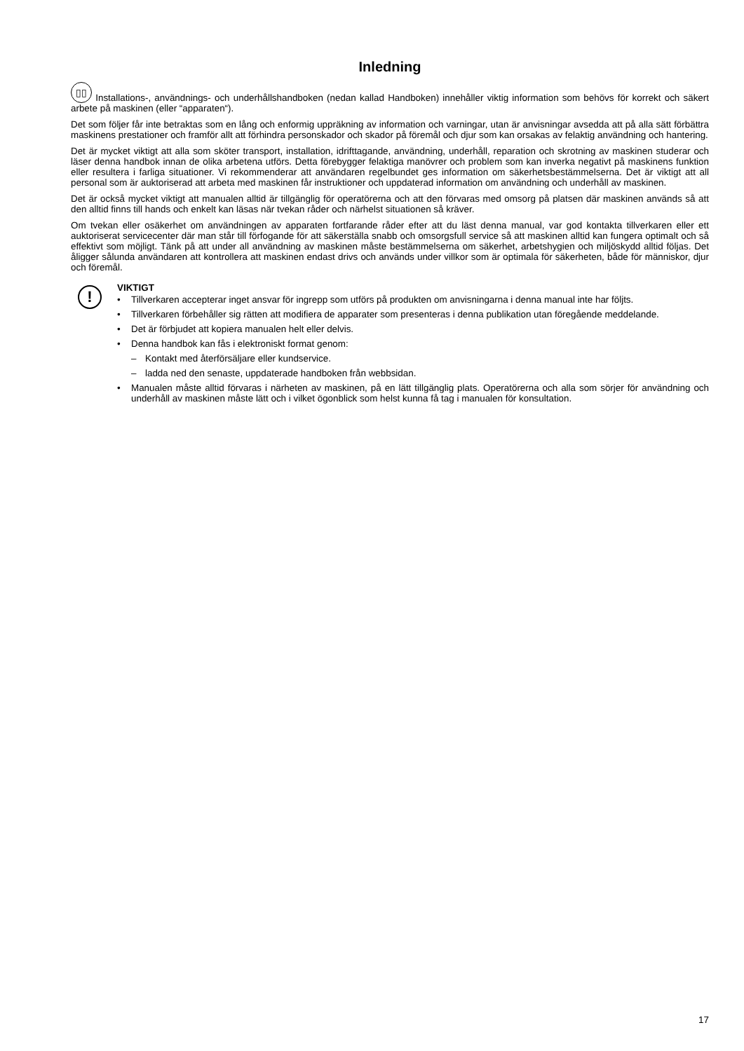Inledning
▯▯ Installations-, användnings- och underhållshandboken (nedan kallad Handboken) innehåller viktig information som behövs för korrekt och säkert arbete på maskinen (eller “apparaten“).
Det som följer får inte betraktas som en lång och enformig uppräkning av information och varningar, utan är anvisningar avsedda att på alla sätt förbättra maskinens prestationer och framför allt att förhindra personskador och skador på föremål och djur som kan orsakas av felaktig användning och hantering.
Det är mycket viktigt att alla som sköter transport, installation, idrifttagande, användning, underhåll, reparation och skrotning av maskinen studerar och läser denna handbok innan de olika arbetena utförs. Detta förebygger felaktiga manövrer och problem som kan inverka negativt på maskinens funktion eller resultera i farliga situationer. Vi rekommenderar att användaren regelbundet ges information om säkerhetsbestämmelserna. Det är viktigt att all personal som är auktoriserad att arbeta med maskinen får instruktioner och uppdaterad information om användning och underhåll av maskinen.
Det är också mycket viktigt att manualen alltid är tillgänglig för operatörerna och att den förvaras med omsorg på platsen där maskinen används så att den alltid finns till hands och enkelt kan läsas när tvekan råder och närhelst situationen så kräver.
Om tvekan eller osäkerhet om användningen av apparaten fortfarande råder efter att du läst denna manual, var god kontakta tillverkaren eller ett auktoriserat servicecenter där man står till förfogande för att säkerställa snabb och omsorgsfull service så att maskinen alltid kan fungera optimalt och så effektivt som möjligt. Tänk på att under all användning av maskinen måste bestämmelserna om säkerhet, arbetshygien och miljöskydd alltid följas. Det åligger sålunda användaren att kontrollera att maskinen endast drivs och används under villkor som är optimala för säkerheten, både för människor, djur och föremål.
!
VIKTIGT
• Tillverkaren accepterar inget ansvar för ingrepp som utförs på produkten om anvisningarna i denna manual inte har följts.
• Tillverkaren förbehåller sig rätten att modifiera de apparater som presenteras i denna publikation utan föregående meddelande.
• Det är förbjudet att kopiera manualen helt eller delvis.
• Denna handbok kan fås i elektroniskt format genom:
– Kontakt med återförsäljare eller kundservice.
– ladda ned den senaste, uppdaterade handboken från webbsidan.
• Manualen måste alltid förvaras i närheten av maskinen, på en lätt tillgänglig plats. Operatörerna och alla som sörjer för användning och underhåll av maskinen måste lätt och i vilket ögonblick som helst kunna få tag i manualen för konsultation.
17